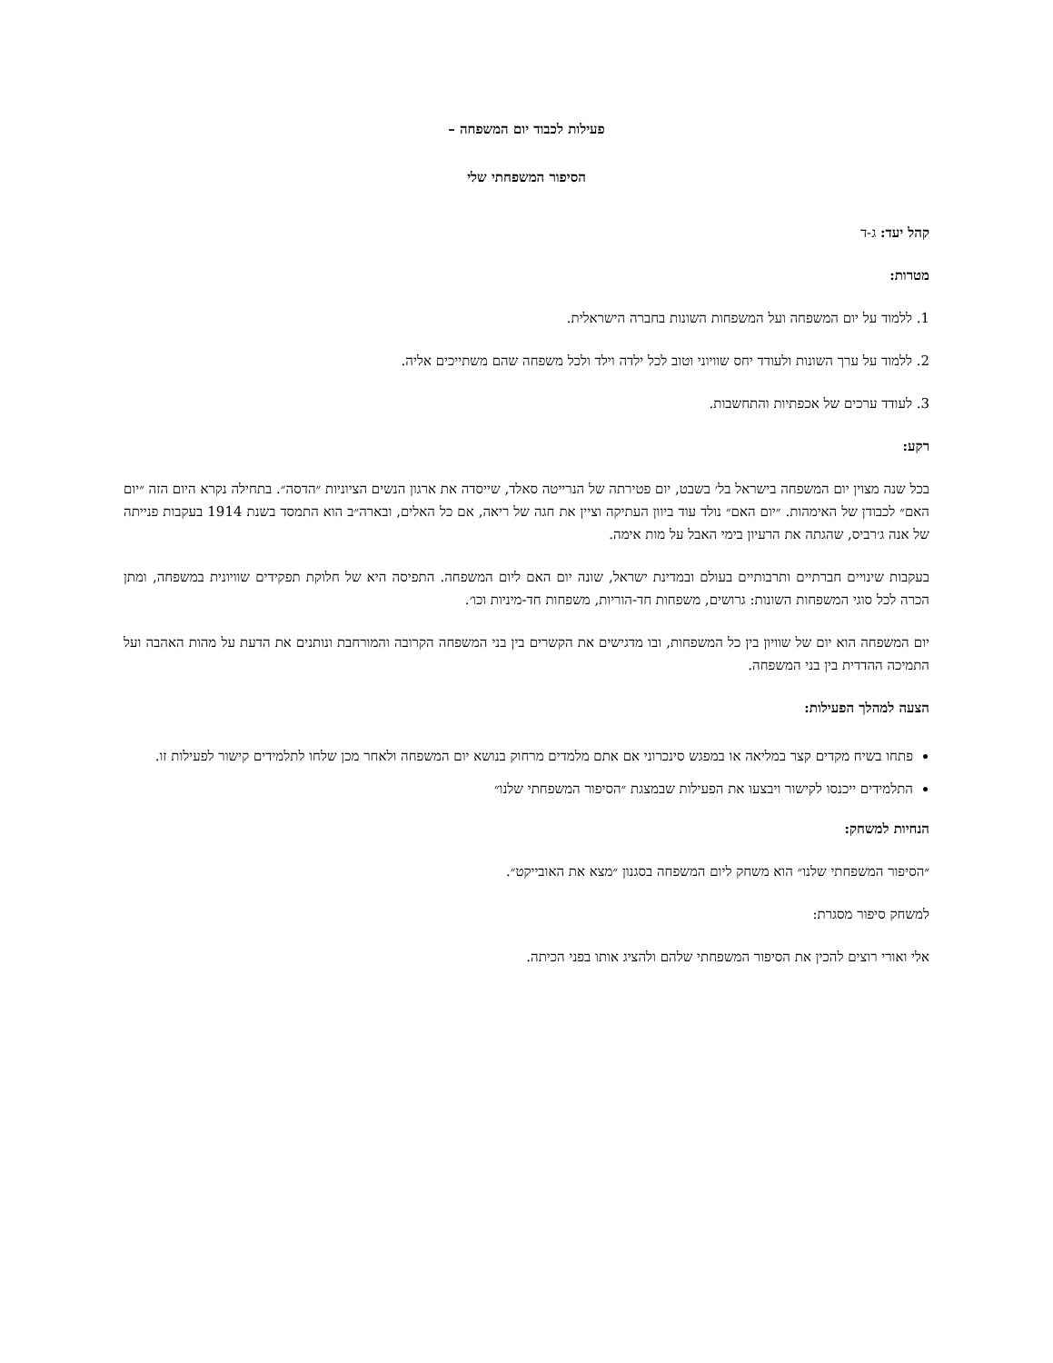פעילות לכבוד יום המשפחה –
הסיפור המשפחתי שלי
קהל יעד: ג-ד
מטרות:
1. ללמוד על יום המשפחה ועל המשפחות השונות בחברה הישראלית.
2. ללמוד על ערך השונות ולעודד יחס שוויוני וטוב לכל ילדה וילד ולכל משפחה שהם משתייכים אליה.
3. לעודד ערכים של אכפתיות והתחשבות.
רקע:
בכל שנה מצוין יום המשפחה בישראל בל׳ בשבט, יום פטירתה של הנרייטה סאלד, שייסדה את ארגון הנשים הציוניות ״הדסה״. בתחילה נקרא היום הזה ״יום האם״ לכבודן של האימהות. ״יום האם״ נולד עוד ביוון העתיקה וציין את חגה של ריאה, אם כל האלים, ובארה״ב הוא התמסד בשנת 1914 בעקבות פנייתה של אנה ג׳רביס, שהגתה את הרעיון בימי האבל על מות אימה.
בעקבות שינויים חברתיים ותרבותיים בעולם ובמדינת ישראל, שונה יום האם ליום המשפחה. התפיסה היא של חלוקת תפקידים שוויונית במשפחה, ומתן הכרה לכל סוגי המשפחות השונות: גרושים, משפחות חד-הוריות, משפחות חד-מיניות וכו׳.
יום המשפחה הוא יום של שוויון בין כל המשפחות, ובו מדגישים את הקשרים בין בני המשפחה הקרובה והמורחבת ונותנים את הדעת על מהות האהבה ועל התמיכה ההדדית בין בני המשפחה.
הצעה למהלך הפעילות:
פתחו בשיח מקדים קצר במליאה או במפגש סינכרוני אם אתם מלמדים מרחוק בנושא יום המשפחה ולאחר מכן שלחו לתלמידים קישור לפעילות זו.
התלמידים ייכנסו לקישור ויבצעו את הפעילות שבמצגת ״הסיפור המשפחתי שלנו״
הנחיות למשחק:
״הסיפור המשפחתי שלנו״ הוא משחק ליום המשפחה בסגנון ״מצא את האובייקט״.
למשחק סיפור מסגרת:
אלי ואורי רוצים להכין את הסיפור המשפחתי שלהם ולהציג אותו בפני הכיתה.